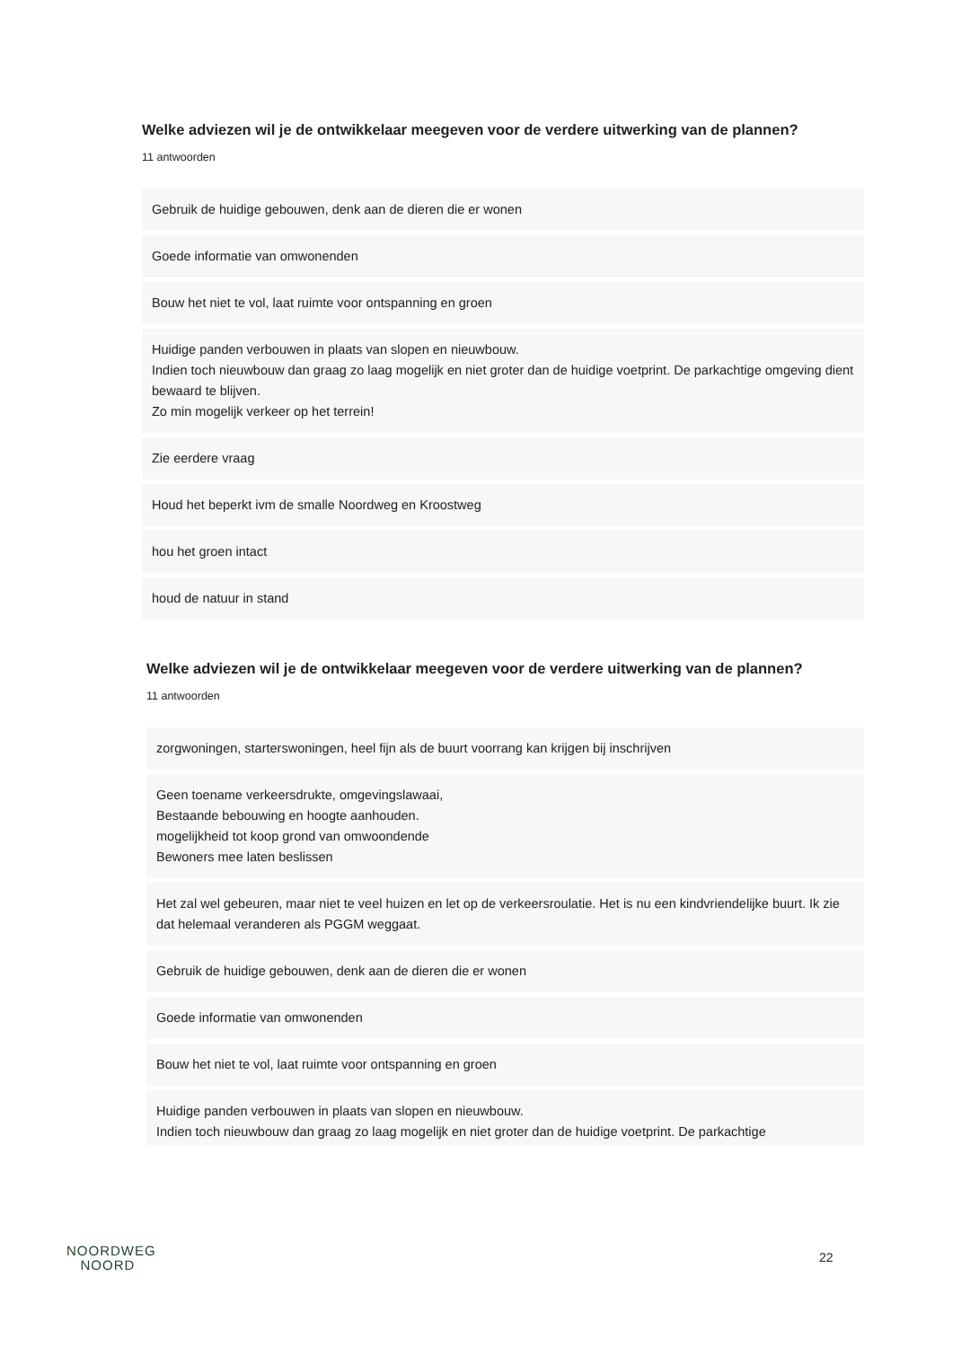Welke adviezen wil je de ontwikkelaar meegeven voor de verdere uitwerking van de plannen?
11 antwoorden
Gebruik de huidige gebouwen, denk aan de dieren die er wonen
Goede informatie van omwonenden
Bouw het niet te vol, laat ruimte voor ontspanning en groen
Huidige panden verbouwen in plaats van slopen en nieuwbouw.
Indien toch nieuwbouw dan graag zo laag mogelijk en niet groter dan de huidige voetprint. De parkachtige omgeving dient bewaard te blijven.
Zo min mogelijk verkeer op het terrein!
Zie eerdere vraag
Houd het beperkt ivm de smalle Noordweg en Kroostweg
hou het groen intact
houd de natuur in stand
Welke adviezen wil je de ontwikkelaar meegeven voor de verdere uitwerking van de plannen?
11 antwoorden
zorgwoningen, starterswoningen, heel fijn als de buurt voorrang kan krijgen bij inschrijven
Geen toename verkeersdrukte, omgevingslawaai,
Bestaande bebouwing en hoogte aanhouden.
mogelijkheid tot koop grond van omwoondende
Bewoners mee laten beslissen
Het zal wel gebeuren, maar niet te veel huizen en let op de verkeersroulatie. Het is nu een kindvriendelijke buurt. Ik zie dat helemaal veranderen als PGGM weggaat.
Gebruik de huidige gebouwen, denk aan de dieren die er wonen
Goede informatie van omwonenden
Bouw het niet te vol, laat ruimte voor ontspanning en groen
Huidige panden verbouwen in plaats van slopen en nieuwbouw.
Indien toch nieuwbouw dan graag zo laag mogelijk en niet groter dan de huidige voetprint. De parkachtige
NOORDWEG
NOORD
22